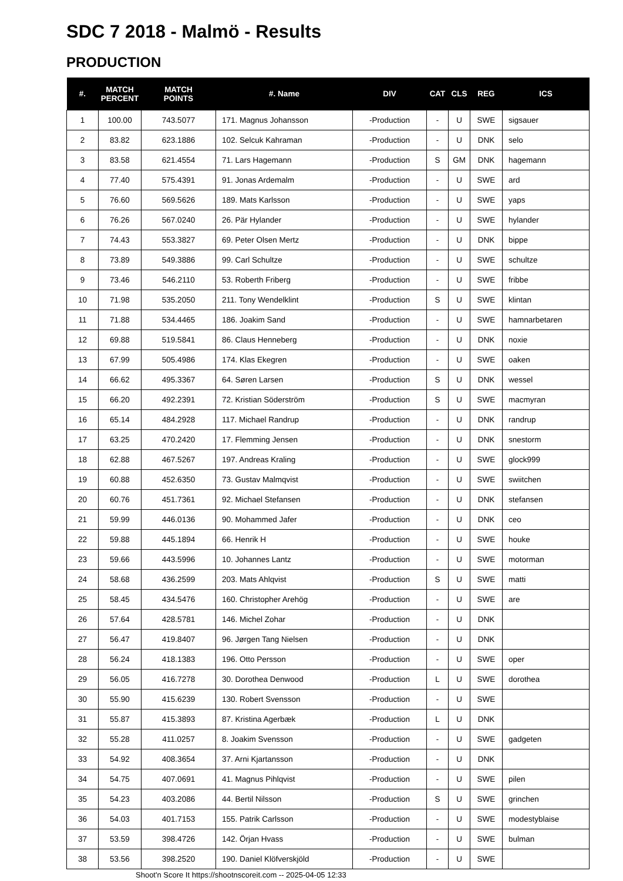SDC 7 2018 - Malmö - Results
PRODUCTION
| #. | MATCH PERCENT | MATCH POINTS | #. Name | DIV | CAT | CLS | REG | ICS |
| --- | --- | --- | --- | --- | --- | --- | --- | --- |
| 1 | 100.00 | 743.5077 | 171. Magnus Johansson | -Production | - | U | SWE | sigsauer |
| 2 | 83.82 | 623.1886 | 102. Selcuk Kahraman | -Production | - | U | DNK | selo |
| 3 | 83.58 | 621.4554 | 71. Lars Hagemann | -Production | S | GM | DNK | hagemann |
| 4 | 77.40 | 575.4391 | 91. Jonas Ardemalm | -Production | - | U | SWE | ard |
| 5 | 76.60 | 569.5626 | 189. Mats Karlsson | -Production | - | U | SWE | yaps |
| 6 | 76.26 | 567.0240 | 26. Pär Hylander | -Production | - | U | SWE | hylander |
| 7 | 74.43 | 553.3827 | 69. Peter Olsen Mertz | -Production | - | U | DNK | bippe |
| 8 | 73.89 | 549.3886 | 99. Carl Schultze | -Production | - | U | SWE | schultze |
| 9 | 73.46 | 546.2110 | 53. Roberth Friberg | -Production | - | U | SWE | fribbe |
| 10 | 71.98 | 535.2050 | 211. Tony Wendelklint | -Production | S | U | SWE | klintan |
| 11 | 71.88 | 534.4465 | 186. Joakim Sand | -Production | - | U | SWE | hamnarbetaren |
| 12 | 69.88 | 519.5841 | 86. Claus Henneberg | -Production | - | U | DNK | noxie |
| 13 | 67.99 | 505.4986 | 174. Klas Ekegren | -Production | - | U | SWE | oaken |
| 14 | 66.62 | 495.3367 | 64. Søren Larsen | -Production | S | U | DNK | wessel |
| 15 | 66.20 | 492.2391 | 72. Kristian Söderström | -Production | S | U | SWE | macmyran |
| 16 | 65.14 | 484.2928 | 117. Michael Randrup | -Production | - | U | DNK | randrup |
| 17 | 63.25 | 470.2420 | 17. Flemming Jensen | -Production | - | U | DNK | snestorm |
| 18 | 62.88 | 467.5267 | 197. Andreas Kraling | -Production | - | U | SWE | glock999 |
| 19 | 60.88 | 452.6350 | 73. Gustav Malmqvist | -Production | - | U | SWE | swiitchen |
| 20 | 60.76 | 451.7361 | 92. Michael Stefansen | -Production | - | U | DNK | stefansen |
| 21 | 59.99 | 446.0136 | 90. Mohammed Jafer | -Production | - | U | DNK | ceo |
| 22 | 59.88 | 445.1894 | 66. Henrik H | -Production | - | U | SWE | houke |
| 23 | 59.66 | 443.5996 | 10. Johannes Lantz | -Production | - | U | SWE | motorman |
| 24 | 58.68 | 436.2599 | 203. Mats Ahlqvist | -Production | S | U | SWE | matti |
| 25 | 58.45 | 434.5476 | 160. Christopher Arehög | -Production | - | U | SWE | are |
| 26 | 57.64 | 428.5781 | 146. Michel Zohar | -Production | - | U | DNK | |
| 27 | 56.47 | 419.8407 | 96. Jørgen Tang Nielsen | -Production | - | U | DNK | |
| 28 | 56.24 | 418.1383 | 196. Otto Persson | -Production | - | U | SWE | oper |
| 29 | 56.05 | 416.7278 | 30. Dorothea Denwood | -Production | L | U | SWE | dorothea |
| 30 | 55.90 | 415.6239 | 130. Robert Svensson | -Production | - | U | SWE | |
| 31 | 55.87 | 415.3893 | 87. Kristina Agerbæk | -Production | L | U | DNK | |
| 32 | 55.28 | 411.0257 | 8. Joakim Svensson | -Production | - | U | SWE | gadgeten |
| 33 | 54.92 | 408.3654 | 37. Arni Kjartansson | -Production | - | U | DNK | |
| 34 | 54.75 | 407.0691 | 41. Magnus Pihlqvist | -Production | - | U | SWE | pilen |
| 35 | 54.23 | 403.2086 | 44. Bertil Nilsson | -Production | S | U | SWE | grinchen |
| 36 | 54.03 | 401.7153 | 155. Patrik Carlsson | -Production | - | U | SWE | modestyblaise |
| 37 | 53.59 | 398.4726 | 142. Örjan Hvass | -Production | - | U | SWE | bulman |
| 38 | 53.56 | 398.2520 | 190. Daniel Klöfverskjöld | -Production | - | U | SWE | |
Shoot'n Score It https://shootnscoreit.com -- 2025-04-05 12:33